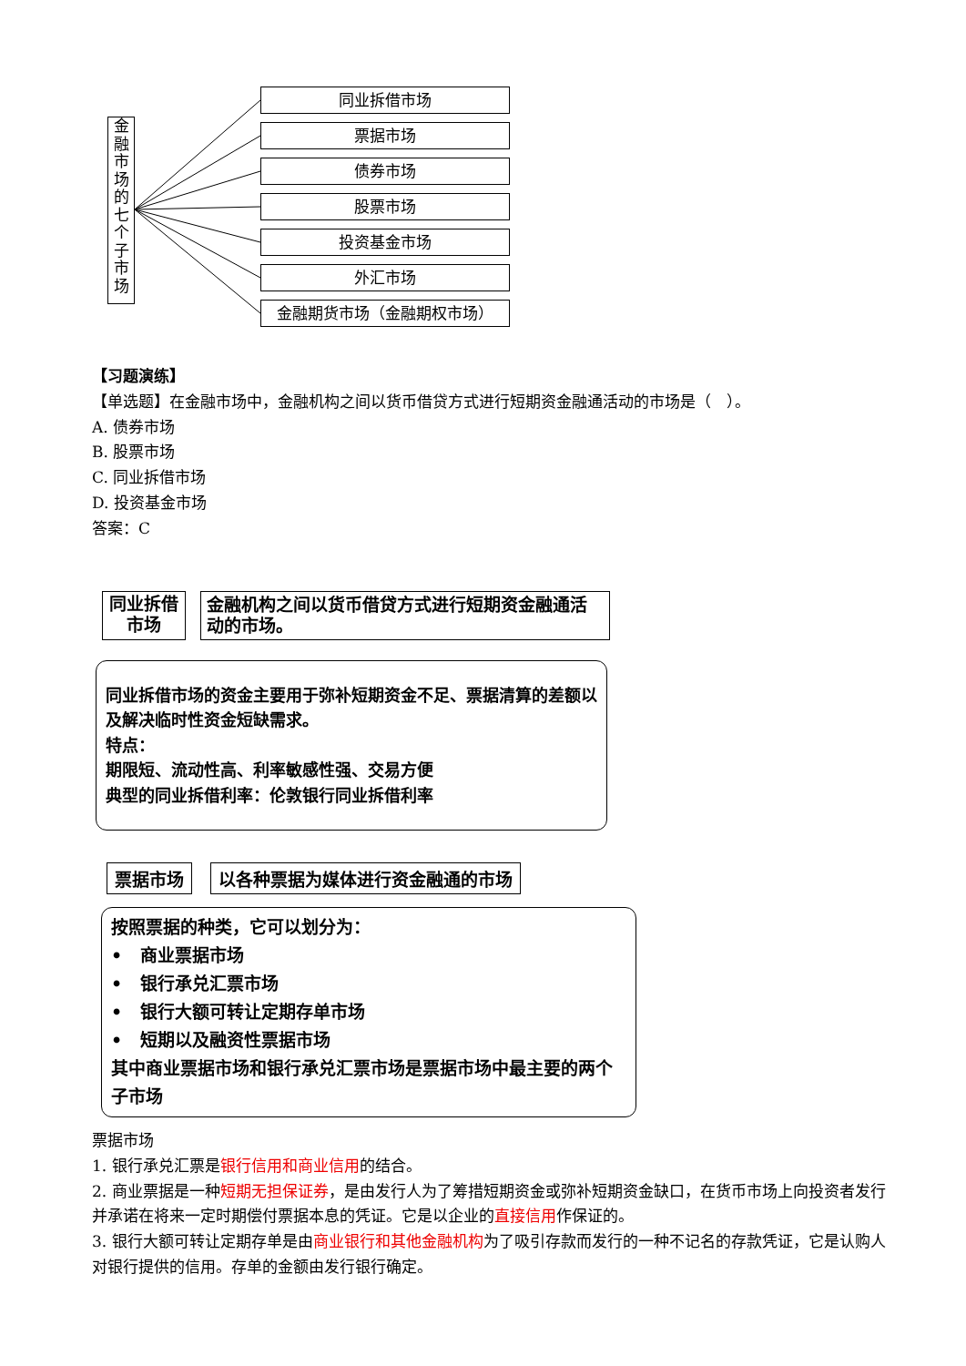金融市场的七个子市场
同业拆借市场
票据市场
债券市场
股票市场
投资基金市场
外汇市场
金融期货市场（金融期权市场）
【习题演练】
【单选题】在金融市场中，金融机构之间以货币借贷方式进行短期资金融通活动的市场是（　）。
A. 债券市场
B. 股票市场
C. 同业拆借市场
D. 投资基金市场
答案：C
同业拆借
市场
金融机构之间以货币借贷方式进行短期资金融通活动的市场。
同业拆借市场的资金主要用于弥补短期资金不足、票据清算的差额以及解决临时性资金短缺需求。
特点：
期限短、流动性高、利率敏感性强、交易方便
典型的同业拆借利率：伦敦银行同业拆借利率
票据市场 以各种票据为媒体进行资金融通的市场
按照票据的种类，它可以划分为：
• 商业票据市场
• 银行承兑汇票市场
• 银行大额可转让定期存单市场
• 短期以及融资性票据市场
其中商业票据市场和银行承兑汇票市场是票据市场中最主要的两个子市场
票据市场
1. 银行承兑汇票是银行信用和商业信用的结合。
2. 商业票据是一种短期无担保证券，是由发行人为了筹措短期资金或弥补短期资金缺口，在货币市场上向投资者发行并承诺在将来一定时期偿付票据本息的凭证。它是以企业的直接信用作保证的。
3. 银行大额可转让定期存单是由商业银行和其他金融机构为了吸引存款而发行的一种不记名的存款凭证，它是认购人对银行提供的信用。存单的金额由发行银行确定。